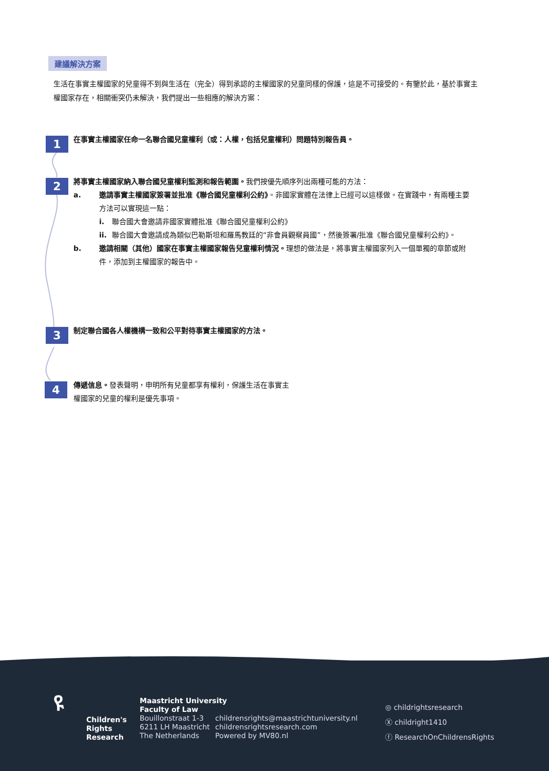建議解決方案
生活在事實主權國家的兒童得不到與生活在（完全）得到承認的主權國家的兒童同樣的保護，這是不可接受的。有鑒於此，基於事實主權國家存在，相關衝突仍未解決，我們提出一些相應的解決方案：
1 在事實主權國家任命一名聯合國兒童權利（或：人權，包括兒童權利）問題特別報告員。
2
將事實主權國家納入聯合國兒童權利監測和報告範圍。我們按優先順序列出兩種可能的方法：
a. 邀請事實主權國家簽署並批准《聯合國兒童權利公約》。非國家實體在法律上已經可以這樣做。在實踐中，有兩種主要方法可以實現這一點：
i. 聯合國大會邀請非國家實體批准《聯合國兒童權利公約》
ii. 聯合國大會邀請成為類似巴勒斯坦和羅馬教廷的“非會員觀察員國”，然後簽署/批准《聯合國兒童權利公約》。
b. 邀請相關（其他）國家在事實主權國家報告兒童權利情況。理想的做法是，將事實主權國家列入一個單獨的章節或附件，添加到主權國家的報告中。
3 制定聯合國各人權機構一致和公平對待事實主權國家的方法。
4
傳遞信息。發表聲明，申明所有兒童都享有權利，保護生活在事實主權國家的兒童的權利是優先事項。
ዩ
Children's
Rights
Research
Maastricht University
Faculty of Law
Bouillonstraat 1-3
6211 LH Maastricht
The Netherlands
childrensrights@maastrichtuniversity.nl
childrensrightsresearch.com
Powered by MV80.nl
◎ childrightsresearch
Ⓧ childright1410
ⓕ ResearchOnChildrensRights